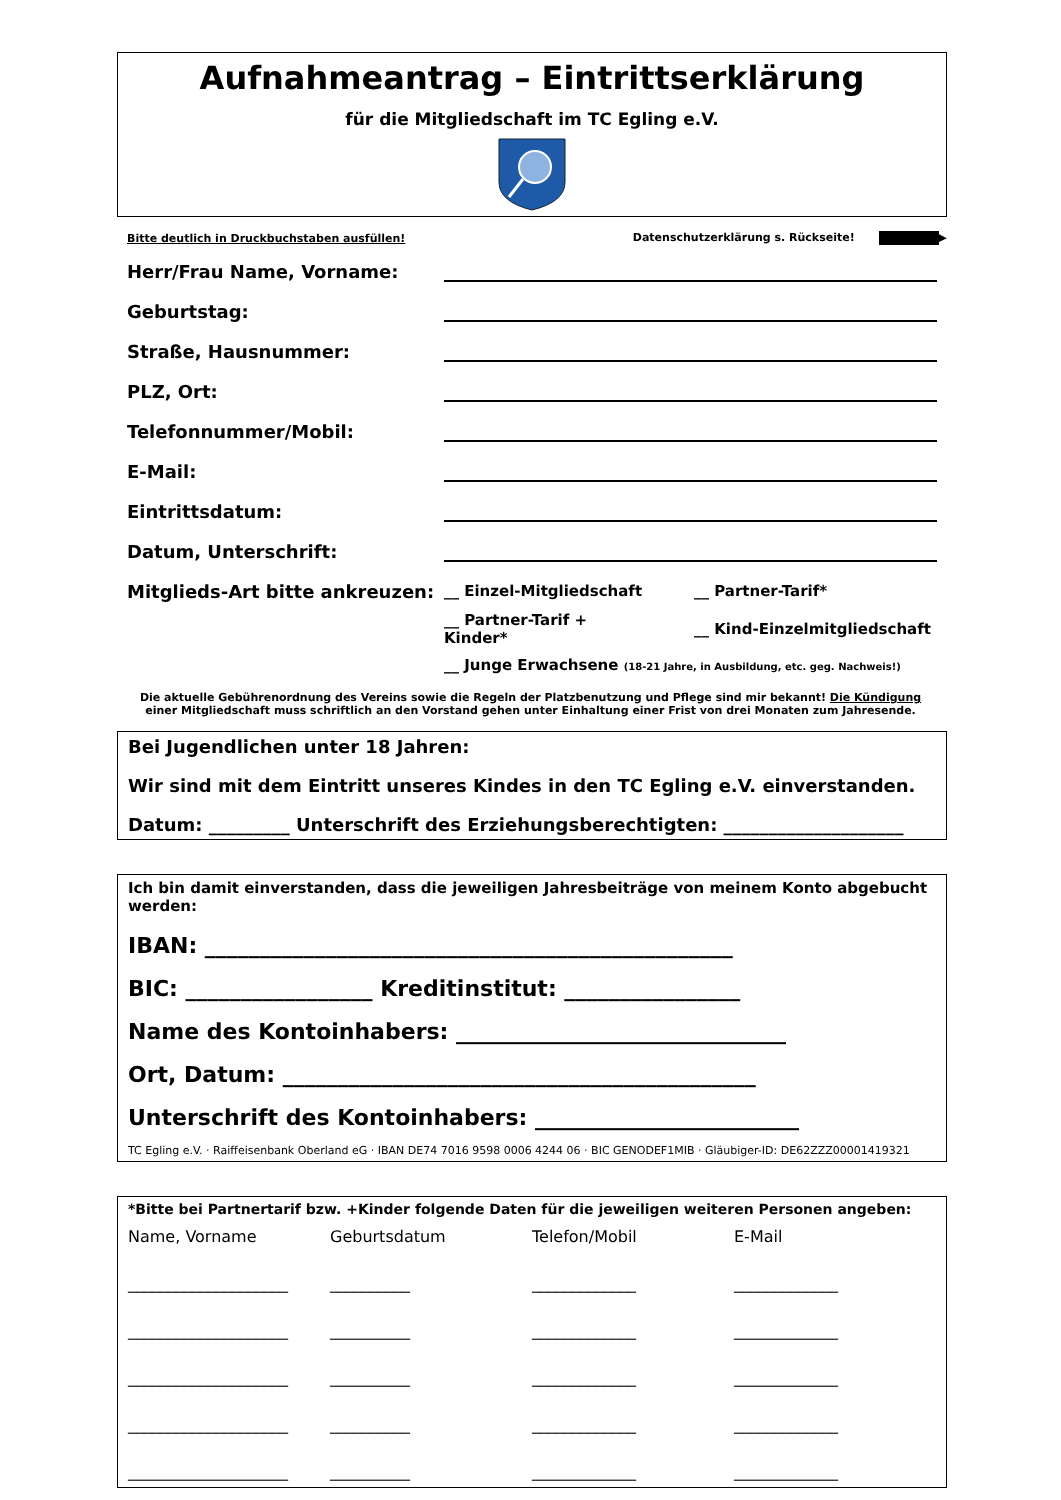Aufnahmeantrag – Eintrittserklärung
für die Mitgliedschaft im TC Egling e.V.
Bitte deutlich in Druckbuchstaben ausfüllen! Datenschutzerklärung s. Rückseite! ▶
Herr/Frau Name, Vorname:
Geburtstag:
Straße, Hausnummer:
PLZ, Ort:
Telefonnummer/Mobil:
E-Mail:
Eintrittsdatum:
Datum, Unterschrift:
Mitglieds-Art bitte ankreuzen: __ Einzel-Mitgliedschaft __ Partner-Tarif*
__ Partner-Tarif + Kinder* __ Kind-Einzelmitgliedschaft
__ Junge Erwachsene (18-21 Jahre, in Ausbildung, etc. geg. Nachweis!)
Die aktuelle Gebührenordnung des Vereins sowie die Regeln der Platzbenutzung und Pflege sind mir bekannt! Die Kündigung
einer Mitgliedschaft muss schriftlich an den Vorstand gehen unter Einhaltung einer Frist von drei Monaten zum Jahresende.
Bei Jugendlichen unter 18 Jahren:
Wir sind mit dem Eintritt unseres Kindes in den TC Egling e.V. einverstanden.
Datum: _________ Unterschrift des Erziehungsberechtigten: ____________________
Ich bin damit einverstanden, dass die jeweiligen Jahresbeiträge von meinem Konto abgebucht werden:
IBAN: ________________________________________________
BIC: _________________ Kreditinstitut: ________________
Name des Kontoinhabers: ______________________________
Ort, Datum: ___________________________________________
Unterschrift des Kontoinhabers: ________________________
TC Egling e.V. · Raiffeisenbank Oberland eG · IBAN DE74 7016 9598 0006 4244 06 · BIC GENODEF1MIB · Gläubiger-ID: DE62ZZZ00001419321
*Bitte bei Partnertarif bzw. +Kinder folgende Daten für die jeweiligen weiteren Personen angeben:
Name, Vorname Geburtsdatum Telefon/Mobil E-Mail
____________________ __________ _____________ _____________
____________________ __________ _____________ _____________
____________________ __________ _____________ _____________
____________________ __________ _____________ _____________
____________________ __________ _____________ _____________